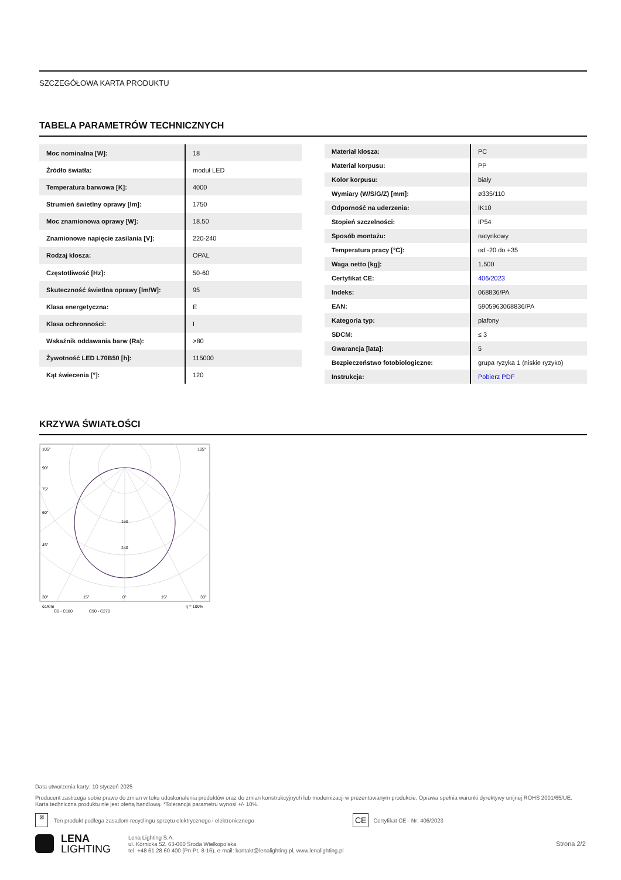SZCZEGÓŁOWA KARTA PRODUKTU
TABELA PARAMETRÓW TECHNICZNYCH
| Moc nominalna [W]: | 18 |
| Źródło światła: | moduł LED |
| Temperatura barwowa [K]: | 4000 |
| Strumień świetlny oprawy [lm]: | 1750 |
| Moc znamionowa oprawy [W]: | 18.50 |
| Znamionowe napięcie zasilania [V]: | 220-240 |
| Rodzaj klosza: | OPAL |
| Częstotliwość [Hz]: | 50-60 |
| Skuteczność świetlna oprawy [lm/W]: | 95 |
| Klasa energetyczna: | E |
| Klasa ochronności: | I |
| Wskaźnik oddawania barw (Ra): | >80 |
| Żywotność LED L70B50 [h]: | 115000 |
| Kąt świecenia [°]: | 120 |
| Materiał klosza: | PC |
| Materiał korpusu: | PP |
| Kolor korpusu: | biały |
| Wymiary (W/S/G/Z) [mm]: | ø335/110 |
| Odporność na uderzenia: | IK10 |
| Stopień szczelności: | IP54 |
| Sposób montażu: | natynkowy |
| Temperatura pracy [°C]: | od -20 do +35 |
| Waga netto [kg]: | 1.500 |
| Certyfikat CE: | 406/2023 |
| Indeks: | 068836/PA |
| EAN: | 5905963068836/PA |
| Kategoria typ: | plafony |
| SDCM: | ≤ 3 |
| Gwarancja [lata]: | 5 |
| Bezpieczeństwo fotobiologiczne: | grupa ryzyka 1 (niskie ryzyko) |
| Instrukcja: | Pobierz PDF |
KRZYWA ŚWIATŁOŚCI
105°
105°
90°
75°
60°
45°
160
240
30°
15°
0°
15°
30°
cd/klm
η = 100%
C0 - C180
C90 - C270
Data utworzenia karty: 10 styczeń 2025
Producent zastrzega sobie prawo do zmian w toku udoskonalenia produktów oraz do zmian konstrukcyjnych lub modernizacji w prezentowanym produkcie. Oprawa spełnia warunki dyrektywy unijnej ROHS 2001/65/UE. Karta techniczna produktu nie jest ofertą handlową. *Tolerancja parametru wynosi +/- 10%.
⊠ Ten produkt podlega zasadom recyclingu sprzętu elektrycznego i elektronicznego CE Certyfikat CE - Nr: 406/2023
LENA
LIGHTING Lena Lighting S.A.
ul. Kórnicka 52, 63-000 Środa Wielkopolska
tel. +48 61 28 60 400 (Pn-Pt, 8-16), e-mail: kontakt@lenalighting.pl, www.lenalighting.pl Strona 2/2